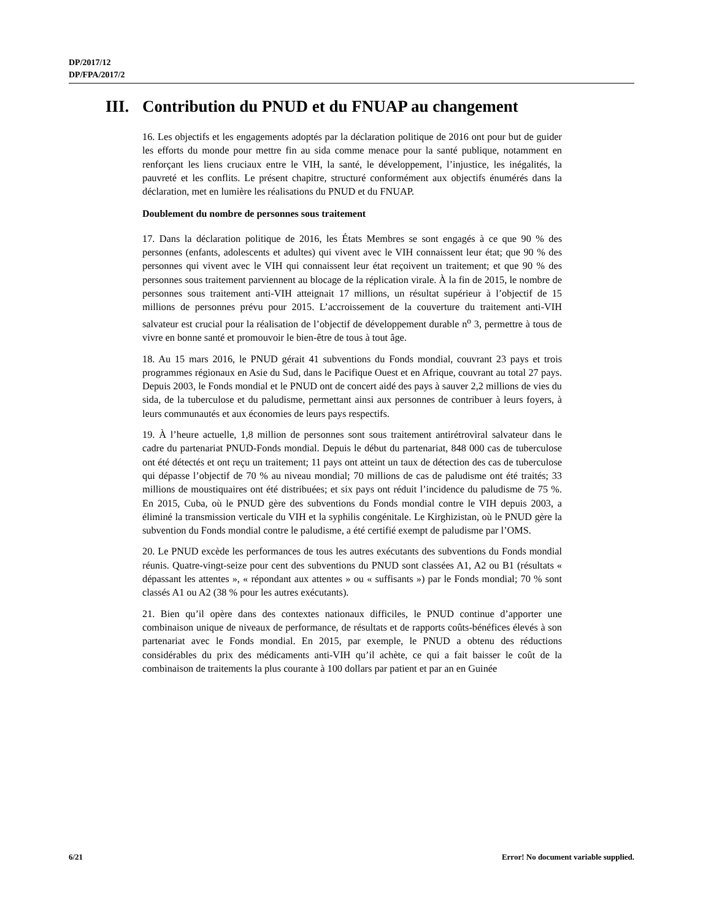DP/2017/12
DP/FPA/2017/2
III. Contribution du PNUD et du FNUAP au changement
16. Les objectifs et les engagements adoptés par la déclaration politique de 2016 ont pour but de guider les efforts du monde pour mettre fin au sida comme menace pour la santé publique, notamment en renforçant les liens cruciaux entre le VIH, la santé, le développement, l’injustice, les inégalités, la pauvreté et les conflits. Le présent chapitre, structuré conformément aux objectifs énumérés dans la déclaration, met en lumière les réalisations du PNUD et du FNUAP.
Doublement du nombre de personnes sous traitement
17. Dans la déclaration politique de 2016, les États Membres se sont engagés à ce que 90 % des personnes (enfants, adolescents et adultes) qui vivent avec le VIH connaissent leur état; que 90 % des personnes qui vivent avec le VIH qui connaissent leur état reçoivent un traitement; et que 90 % des personnes sous traitement parviennent au blocage de la réplication virale. À la fin de 2015, le nombre de personnes sous traitement anti-VIH atteignait 17 millions, un résultat supérieur à l’objectif de 15 millions de personnes prévu pour 2015. L’accroissement de la couverture du traitement anti-VIH salvateur est crucial pour la réalisation de l’objectif de développement durable n<sup>o</sup> 3, permettre à tous de vivre en bonne santé et promouvoir le bien-être de tous à tout âge.
18. Au 15 mars 2016, le PNUD gérait 41 subventions du Fonds mondial, couvrant 23 pays et trois programmes régionaux en Asie du Sud, dans le Pacifique Ouest et en Afrique, couvrant au total 27 pays. Depuis 2003, le Fonds mondial et le PNUD ont de concert aidé des pays à sauver 2,2 millions de vies du sida, de la tuberculose et du paludisme, permettant ainsi aux personnes de contribuer à leurs foyers, à leurs communautés et aux économies de leurs pays respectifs.
19. À l’heure actuelle, 1,8 million de personnes sont sous traitement antirétroviral salvateur dans le cadre du partenariat PNUD-Fonds mondial. Depuis le début du partenariat, 848 000 cas de tuberculose ont été détectés et ont reçu un traitement; 11 pays ont atteint un taux de détection des cas de tuberculose qui dépasse l’objectif de 70 % au niveau mondial; 70 millions de cas de paludisme ont été traités; 33 millions de moustiquaires ont été distribuées; et six pays ont réduit l’incidence du paludisme de 75 %. En 2015, Cuba, où le PNUD gère des subventions du Fonds mondial contre le VIH depuis 2003, a éliminé la transmission verticale du VIH et la syphilis congénitale. Le Kirghizistan, où le PNUD gère la subvention du Fonds mondial contre le paludisme, a été certifié exempt de paludisme par l’OMS.
20. Le PNUD excède les performances de tous les autres exécutants des subventions du Fonds mondial réunis. Quatre-vingt-seize pour cent des subventions du PNUD sont classées A1, A2 ou B1 (résultats « dépassant les attentes », « répondant aux attentes » ou « suffisants ») par le Fonds mondial; 70 % sont classés A1 ou A2 (38 % pour les autres exécutants).
21. Bien qu’il opère dans des contextes nationaux difficiles, le PNUD continue d’apporter une combinaison unique de niveaux de performance, de résultats et de rapports coûts-bénéfices élevés à son partenariat avec le Fonds mondial. En 2015, par exemple, le PNUD a obtenu des réductions considérables du prix des médicaments anti-VIH qu’il achète, ce qui a fait baisser le coût de la combinaison de traitements la plus courante à 100 dollars par patient et par an en Guinée
6/21
Error! No document variable supplied.